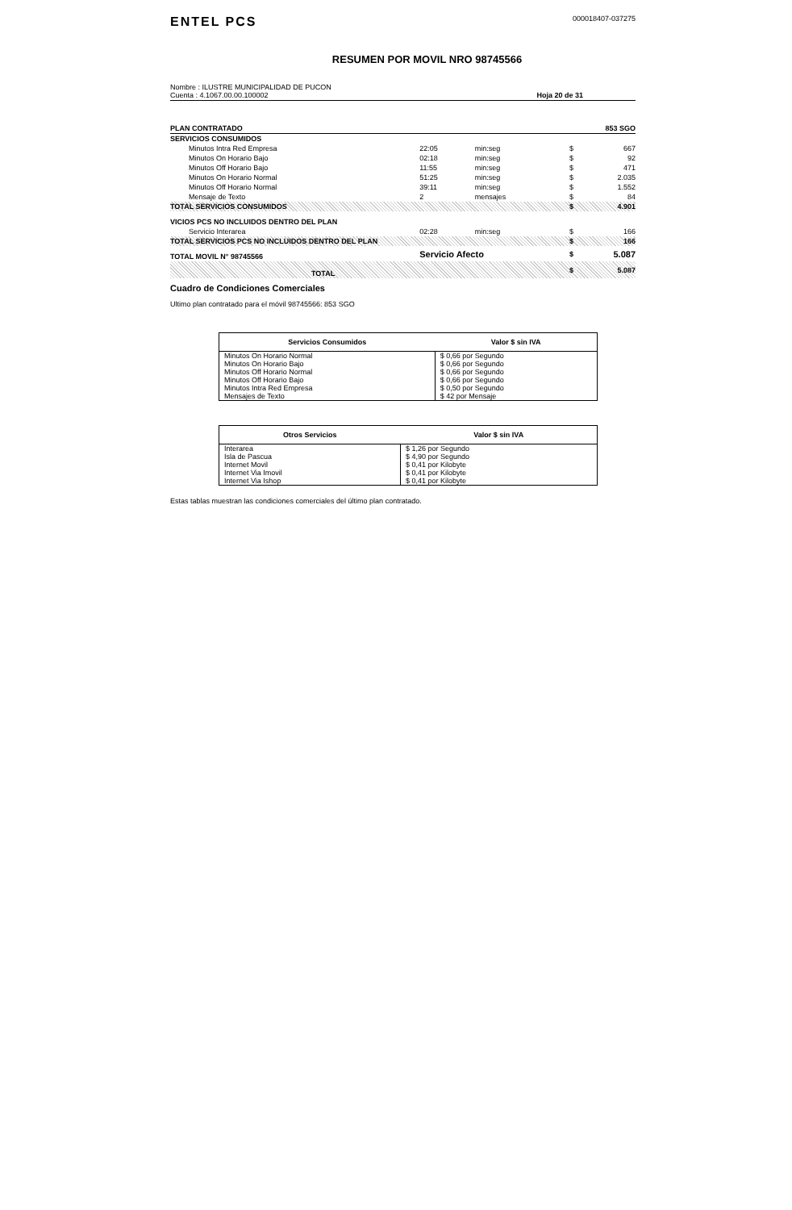ENTEL PCS
000018407-037275
RESUMEN POR MOVIL NRO 98745566
Nombre : ILUSTRE MUNICIPALIDAD DE PUCON
Cuenta : 4.1067.00.00.100002
Hoja 20 de 31
| PLAN CONTRATADO | | | | 853 SGO |
| SERVICIOS CONSUMIDOS | | | | |
| Minutos Intra Red Empresa | 22:05 | min:seg | $ | 667 |
| Minutos On Horario Bajo | 02:18 | min:seg | $ | 92 |
| Minutos Off Horario Bajo | 11:55 | min:seg | $ | 471 |
| Minutos On Horario Normal | 51:25 | min:seg | $ | 2.035 |
| Minutos Off Horario Normal | 39:11 | min:seg | $ | 1.552 |
| Mensaje de Texto | 2 | mensajes | $ | 84 |
| TOTAL SERVICIOS CONSUMIDOS | | | $ | 4.901 |
| VICIOS PCS NO INCLUIDOS DENTRO DEL PLAN | | | | |
| Servicio Interarea | 02:28 | min:seg | $ | 166 |
| TOTAL SERVICIOS PCS NO INCLUIDOS DENTRO DEL PLAN | | | $ | 166 |
| TOTAL MOVIL N° 98745566 | Servicio Afecto | | $ | 5.087 |
| TOTAL | | | $ | 5.087 |
Cuadro de Condiciones Comerciales
Ultimo plan contratado para el móvil 98745566: 853 SGO
| Servicios Consumidos | Valor $ sin IVA |
| --- | --- |
| Minutos On Horario Normal | $ 0,66 por Segundo |
| Minutos On Horario Bajo | $ 0,66 por Segundo |
| Minutos Off Horario Normal | $ 0,66 por Segundo |
| Minutos Off Horario Bajo | $ 0,66 por Segundo |
| Minutos Intra Red Empresa | $ 0,50 por Segundo |
| Mensajes de Texto | $ 42 por Mensaje |
| Otros Servicios | Valor $ sin IVA |
| --- | --- |
| Interarea | $ 1,26 por Segundo |
| Isla de Pascua | $ 4,90 por Segundo |
| Internet Movil | $ 0,41 por Kilobyte |
| Internet Via Imovil | $ 0,41 por Kilobyte |
| Internet Via Ishop | $ 0,41 por Kilobyte |
Estas tablas muestran las condiciones comerciales del último plan contratado.